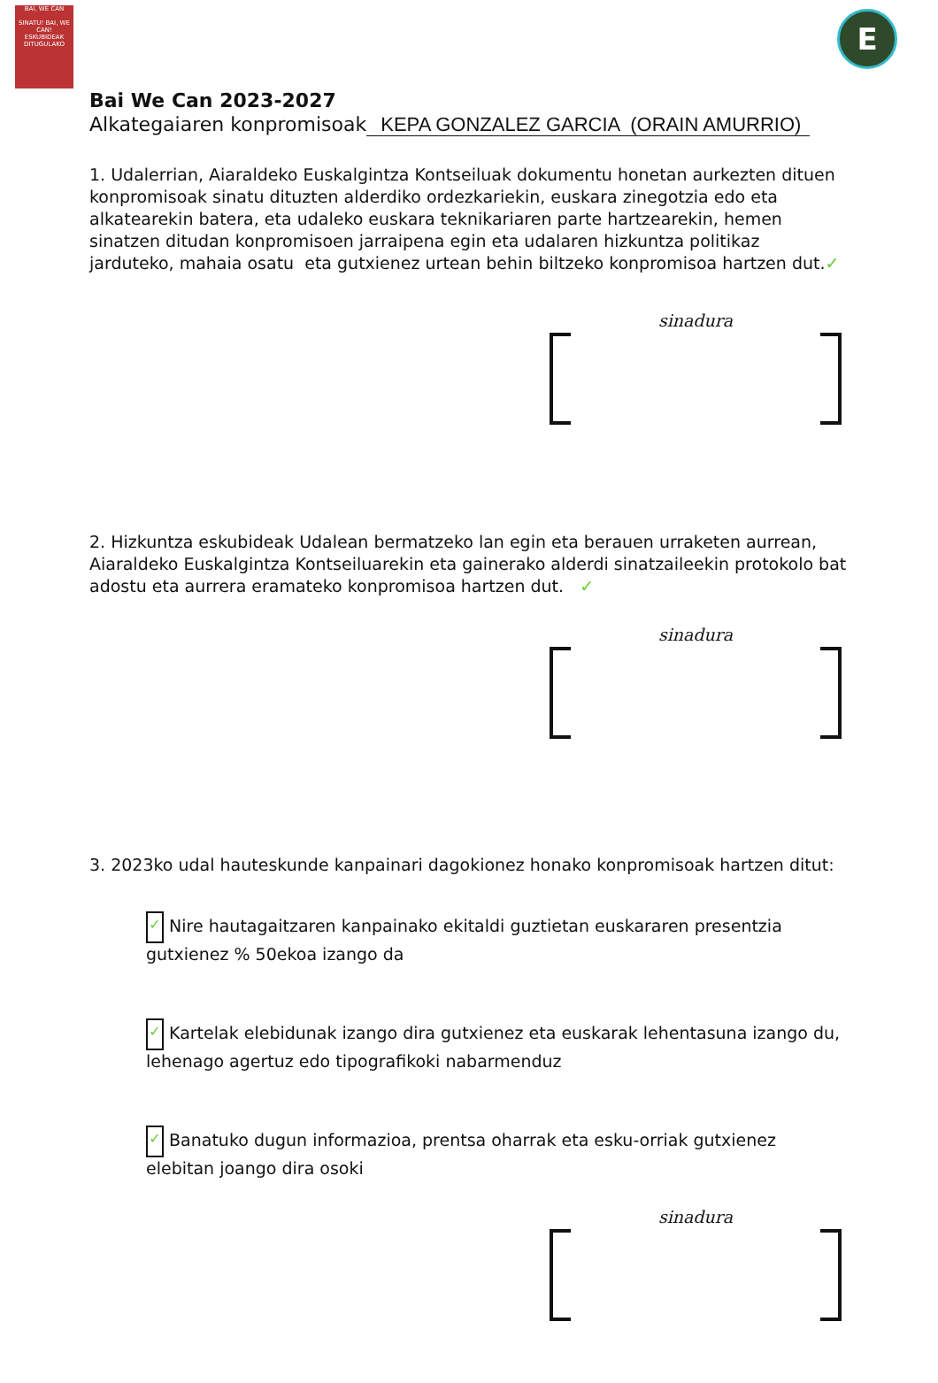BAI, WE CAN
SINATU! BAI, WE CAN!
ESKUBIDEAK DITUGULAKO
E
Bai We Can 2023-2027
Alkategaiaren konpromisoak KEPA GONZALEZ GARCIA (ORAIN AMURRIO)
1. Udalerrian, Aiaraldeko Euskalgintza Kontseiluak dokumentu honetan aurkezten dituen konpromisoak sinatu dituzten alderdiko ordezkariekin, euskara zinegotzia edo eta alkatearekin batera, eta udaleko euskara teknikariaren parte hartzearekin, hemen sinatzen ditudan konpromisoen jarraipena egin eta udalaren hizkuntza politikaz jarduteko, mahaia osatu eta gutxienez urtean behin biltzeko konpromisoa hartzen dut.✓
sinadura
2. Hizkuntza eskubideak Udalean bermatzeko lan egin eta berauen urraketen aurrean, Aiaraldeko Euskalgintza Kontseiluarekin eta gainerako alderdi sinatzaileekin protokolo bat adostu eta aurrera eramateko konpromisoa hartzen dut. ✓
sinadura
3. 2023ko udal hauteskunde kanpainari dagokionez honako konpromisoak hartzen ditut:
✓ Nire hautagaitzaren kanpainako ekitaldi guztietan euskararen presentzia gutxienez % 50ekoa izango da
✓ Kartelak elebidunak izango dira gutxienez eta euskarak lehentasuna izango du, lehenago agertuz edo tipografikoki nabarmenduz
✓ Banatuko dugun informazioa, prentsa oharrak eta esku-orriak gutxienez elebitan joango dira osoki
sinadura